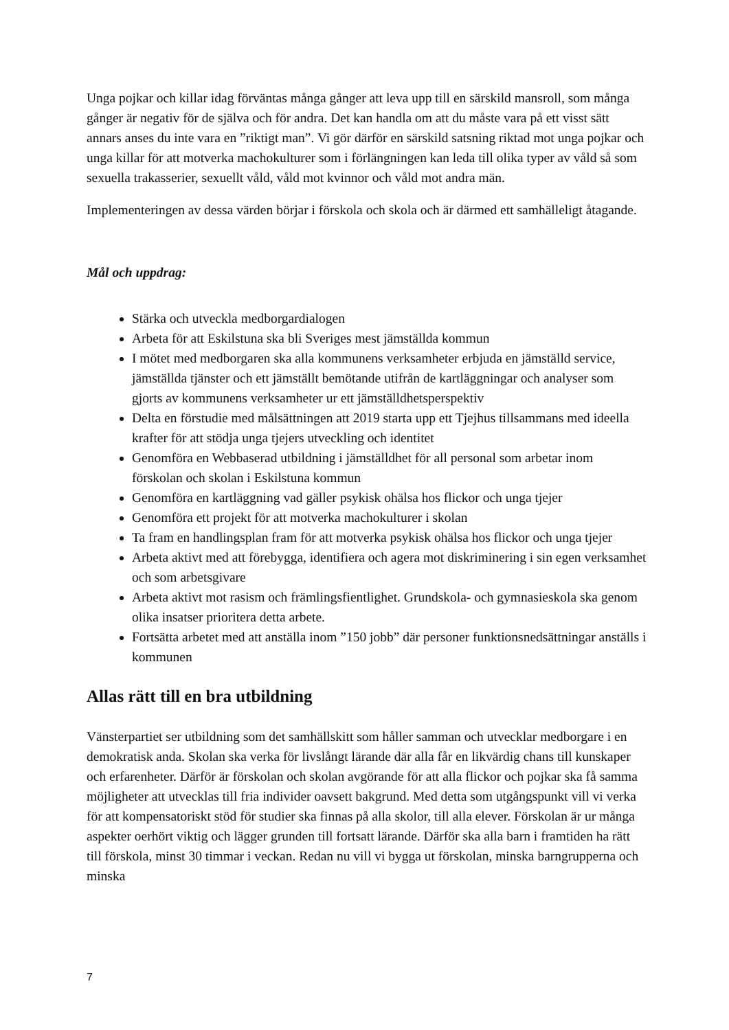Unga pojkar och killar idag förväntas många gånger att leva upp till en särskild mansroll, som många gånger är negativ för de själva och för andra. Det kan handla om att du måste vara på ett visst sätt annars anses du inte vara en ”riktigt man”. Vi gör därför en särskild satsning riktad mot unga pojkar och unga killar för att motverka machokulturer som i förlängningen kan leda till olika typer av våld så som sexuella trakasserier, sexuellt våld, våld mot kvinnor och våld mot andra män.
Implementeringen av dessa värden börjar i förskola och skola och är därmed ett samhälleligt åtagande.
Mål och uppdrag:
Stärka och utveckla medborgardialogen
Arbeta för att Eskilstuna ska bli Sveriges mest jämställda kommun
I mötet med medborgaren ska alla kommunens verksamheter erbjuda en jämställd service, jämställda tjänster och ett jämställt bemötande utifrån de kartläggningar och analyser som gjorts av kommunens verksamheter ur ett jämställdhetsperspektiv
Delta en förstudie med målsättningen att 2019 starta upp ett Tjejhus tillsammans med ideella krafter för att stödja unga tjejers utveckling och identitet
Genomföra en Webbaserad utbildning i jämställdhet för all personal som arbetar inom förskolan och skolan i Eskilstuna kommun
Genomföra en kartläggning vad gäller psykisk ohälsa hos flickor och unga tjejer
Genomföra ett projekt för att motverka machokulturer i skolan
Ta fram en handlingsplan fram för att motverka psykisk ohälsa hos flickor och unga tjejer
Arbeta aktivt med att förebygga, identifiera och agera mot diskriminering i sin egen verksamhet och som arbetsgivare
Arbeta aktivt mot rasism och främlingsfientlighet. Grundskola- och gymnasieskola ska genom olika insatser prioritera detta arbete.
Fortsätta arbetet med att anställa inom ”150 jobb” där personer funktionsnedsättningar anställs i kommunen
Allas rätt till en bra utbildning
Vänsterpartiet ser utbildning som det samhällskitt som håller samman och utvecklar medborgare i en demokratisk anda. Skolan ska verka för livslångt lärande där alla får en likvärdig chans till kunskaper och erfarenheter. Därför är förskolan och skolan avgörande för att alla flickor och pojkar ska få samma möjligheter att utvecklas till fria individer oavsett bakgrund. Med detta som utgångspunkt vill vi verka för att kompensatoriskt stöd för studier ska finnas på alla skolor, till alla elever. Förskolan är ur många aspekter oerhört viktig och lägger grunden till fortsatt lärande. Därför ska alla barn i framtiden ha rätt till förskola, minst 30 timmar i veckan. Redan nu vill vi bygga ut förskolan, minska barngrupperna och minska
7